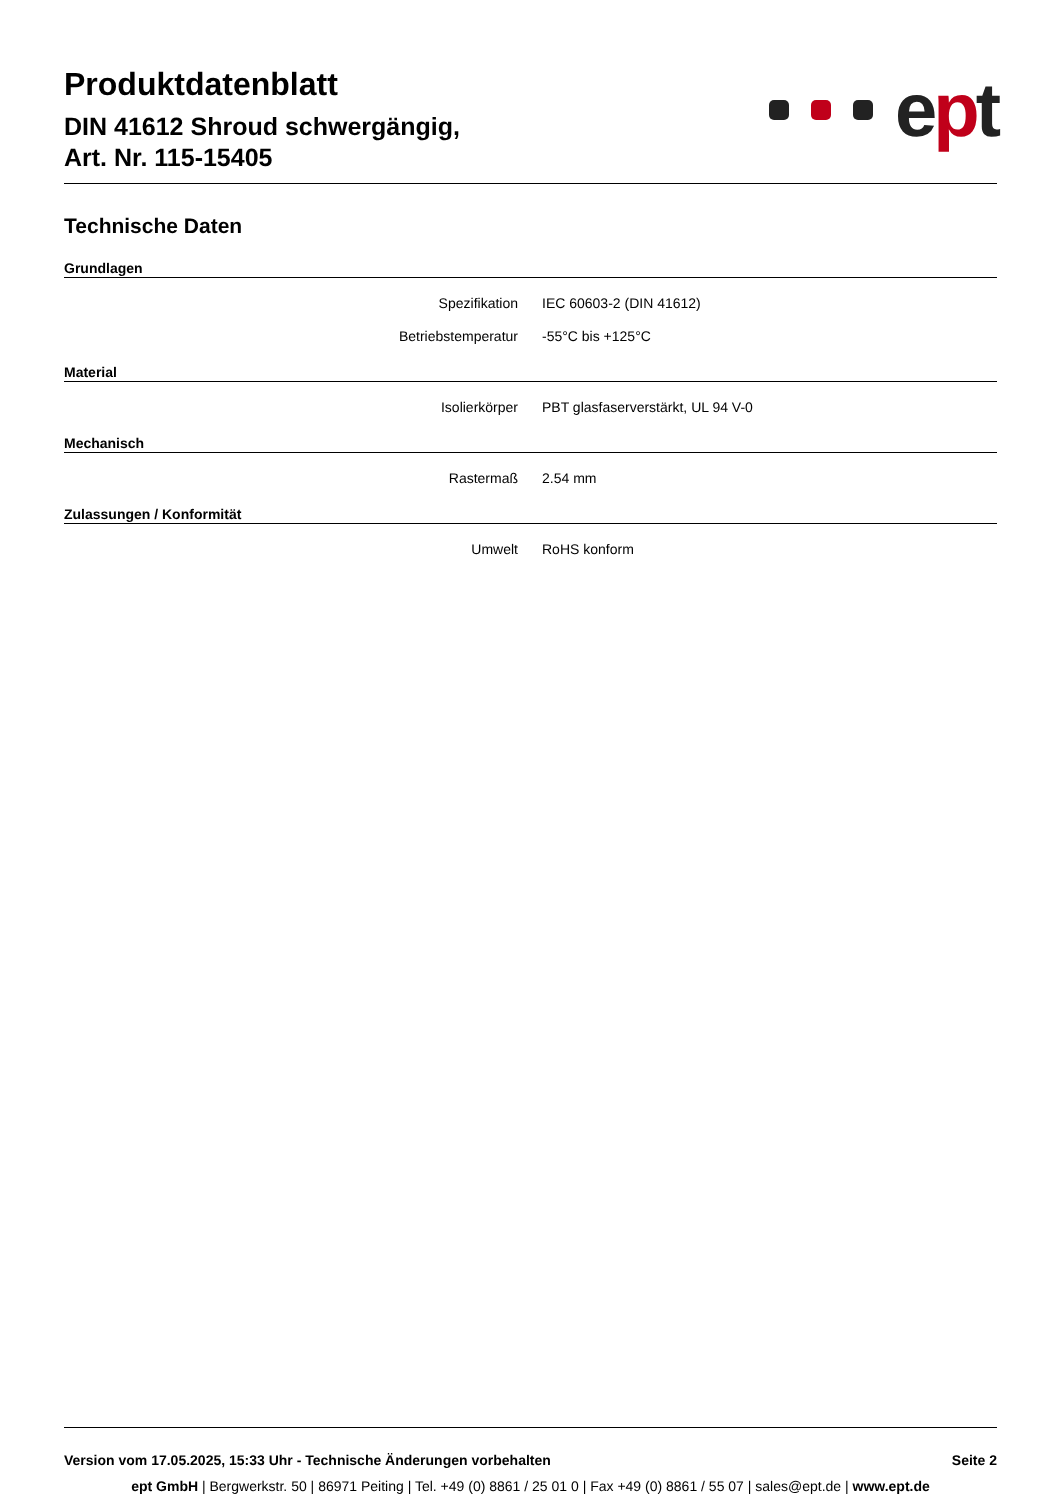Produktdatenblatt
DIN 41612 Shroud schwergängig,
Art. Nr. 115-15405
ept
Technische Daten
Grundlagen
| Spezifikation | IEC 60603-2 (DIN 41612) |
| Betriebstemperatur | -55°C bis +125°C |
Material
| Isolierkörper | PBT glasfaserverstärkt, UL 94 V-0 |
Mechanisch
| Rastermaß | 2.54 mm |
Zulassungen / Konformität
| Umwelt | RoHS konform |
Version vom 17.05.2025, 15:33 Uhr - Technische Änderungen vorbehalten Seite 2
ept GmbH | Bergwerkstr. 50 | 86971 Peiting | Tel. +49 (0) 8861 / 25 01 0 | Fax +49 (0) 8861 / 55 07 | sales@ept.de | www.ept.de